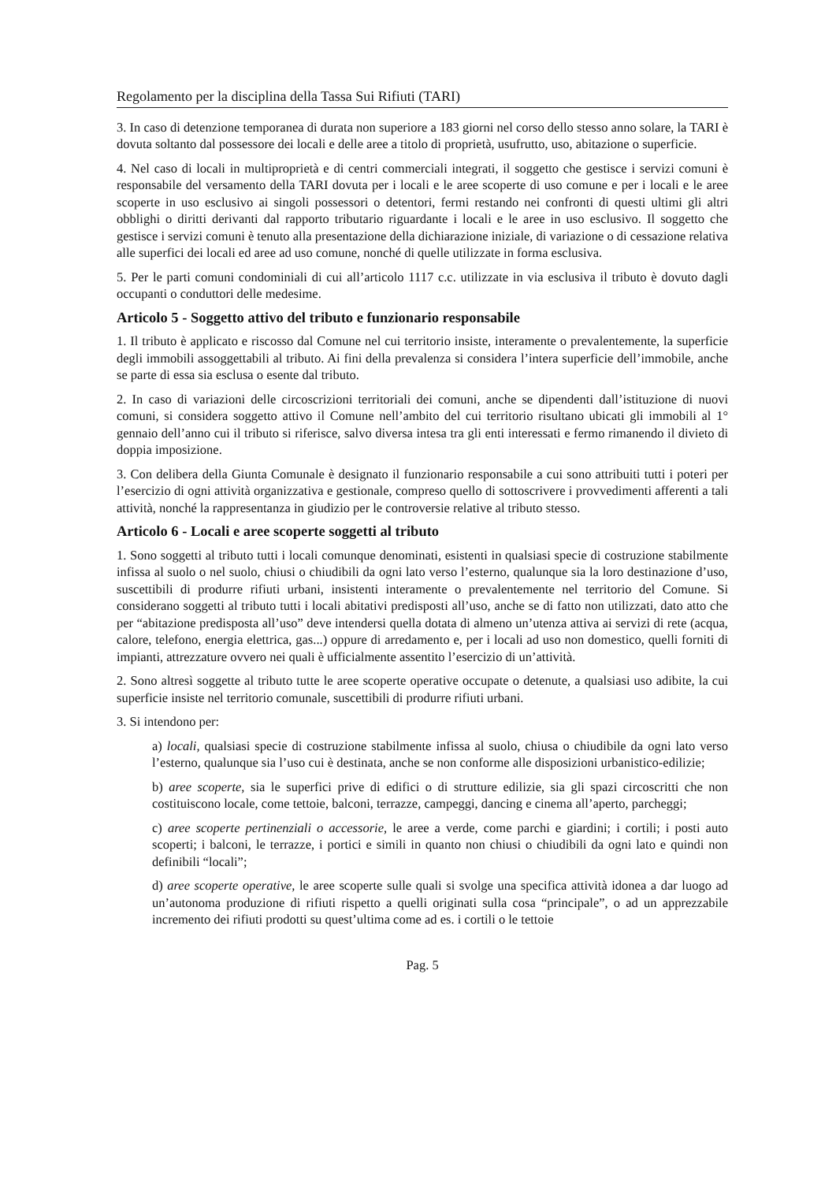Regolamento per la disciplina della Tassa Sui Rifiuti (TARI)
3. In caso di detenzione temporanea di durata non superiore a 183 giorni nel corso dello stesso anno solare, la TARI è dovuta soltanto dal possessore dei locali e delle aree a titolo di proprietà, usufrutto, uso, abitazione o superficie.
4. Nel caso di locali in multiproprietà e di centri commerciali integrati, il soggetto che gestisce i servizi comuni è responsabile del versamento della TARI dovuta per i locali e le aree scoperte di uso comune e per i locali e le aree scoperte in uso esclusivo ai singoli possessori o detentori, fermi restando nei confronti di questi ultimi gli altri obblighi o diritti derivanti dal rapporto tributario riguardante i locali e le aree in uso esclusivo. Il soggetto che gestisce i servizi comuni è tenuto alla presentazione della dichiarazione iniziale, di variazione o di cessazione relativa alle superfici dei locali ed aree ad uso comune, nonché di quelle utilizzate in forma esclusiva.
5. Per le parti comuni condominiali di cui all’articolo 1117 c.c. utilizzate in via esclusiva il tributo è dovuto dagli occupanti o conduttori delle medesime.
Articolo 5 - Soggetto attivo del tributo e funzionario responsabile
1. Il tributo è applicato e riscosso dal Comune nel cui territorio insiste, interamente o prevalentemente, la superficie degli immobili assoggettabili al tributo. Ai fini della prevalenza si considera l’intera superficie dell’immobile, anche se parte di essa sia esclusa o esente dal tributo.
2. In caso di variazioni delle circoscrizioni territoriali dei comuni, anche se dipendenti dall’istituzione di nuovi comuni, si considera soggetto attivo il Comune nell’ambito del cui territorio risultano ubicati gli immobili al 1° gennaio dell’anno cui il tributo si riferisce, salvo diversa intesa tra gli enti interessati e fermo rimanendo il divieto di doppia imposizione.
3. Con delibera della Giunta Comunale è designato il funzionario responsabile a cui sono attribuiti tutti i poteri per l’esercizio di ogni attività organizzativa e gestionale, compreso quello di sottoscrivere i provvedimenti afferenti a tali attività, nonché la rappresentanza in giudizio per le controversie relative al tributo stesso.
Articolo 6 - Locali e aree scoperte soggetti al tributo
1. Sono soggetti al tributo tutti i locali comunque denominati, esistenti in qualsiasi specie di costruzione stabilmente infissa al suolo o nel suolo, chiusi o chiudibili da ogni lato verso l’esterno, qualunque sia la loro destinazione d’uso, suscettibili di produrre rifiuti urbani, insistenti interamente o prevalentemente nel territorio del Comune. Si considerano soggetti al tributo tutti i locali abitativi predisposti all’uso, anche se di fatto non utilizzati, dato atto che per “abitazione predisposta all’uso” deve intendersi quella dotata di almeno un’utenza attiva ai servizi di rete (acqua, calore, telefono, energia elettrica, gas...) oppure di arredamento e, per i locali ad uso non domestico, quelli forniti di impianti, attrezzature ovvero nei quali è ufficialmente assentito l’esercizio di un’attività.
2. Sono altresì soggette al tributo tutte le aree scoperte operative occupate o detenute, a qualsiasi uso adibite, la cui superficie insiste nel territorio comunale, suscettibili di produrre rifiuti urbani.
3. Si intendono per:
a) locali, qualsiasi specie di costruzione stabilmente infissa al suolo, chiusa o chiudibile da ogni lato verso l’esterno, qualunque sia l’uso cui è destinata, anche se non conforme alle disposizioni urbanistico-edilizie;
b) aree scoperte, sia le superfici prive di edifici o di strutture edilizie, sia gli spazi circoscritti che non costituiscono locale, come tettoie, balconi, terrazze, campeggi, dancing e cinema all’aperto, parcheggi;
c) aree scoperte pertinenziali o accessorie, le aree a verde, come parchi e giardini; i cortili; i posti auto scoperti; i balconi, le terrazze, i portici e simili in quanto non chiusi o chiudibili da ogni lato e quindi non definibili “locali”;
d) aree scoperte operative, le aree scoperte sulle quali si svolge una specifica attività idonea a dar luogo ad un’autonoma produzione di rifiuti rispetto a quelli originati sulla cosa “principale”, o ad un apprezzabile incremento dei rifiuti prodotti su quest’ultima come ad es. i cortili o le tettoie
Pag. 5